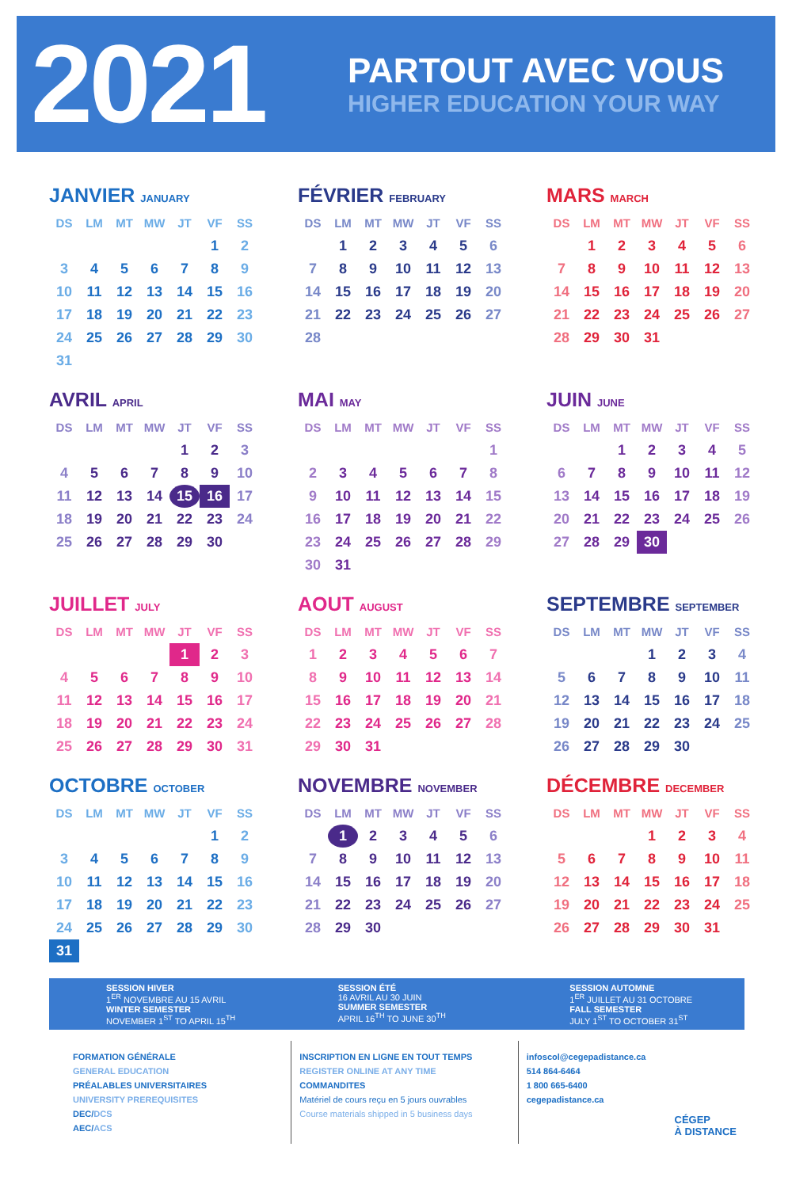2021
PARTOUT AVEC VOUS
HIGHER EDUCATION YOUR WAY
JANVIER JANUARY
| DS | LM | MT | MW | JT | VF | SS |
| --- | --- | --- | --- | --- | --- | --- |
| | | | | | 1 | 2 |
| 3 | 4 | 5 | 6 | 7 | 8 | 9 |
| 10 | 11 | 12 | 13 | 14 | 15 | 16 |
| 17 | 18 | 19 | 20 | 21 | 22 | 23 |
| 24 | 25 | 26 | 27 | 28 | 29 | 30 |
| 31 | | | | | | |
FÉVRIER FEBRUARY
| DS | LM | MT | MW | JT | VF | SS |
| --- | --- | --- | --- | --- | --- | --- |
| | 1 | 2 | 3 | 4 | 5 | 6 |
| 7 | 8 | 9 | 10 | 11 | 12 | 13 |
| 14 | 15 | 16 | 17 | 18 | 19 | 20 |
| 21 | 22 | 23 | 24 | 25 | 26 | 27 |
| 28 | | | | | | |
MARS MARCH
| DS | LM | MT | MW | JT | VF | SS |
| --- | --- | --- | --- | --- | --- | --- |
| | 1 | 2 | 3 | 4 | 5 | 6 |
| 7 | 8 | 9 | 10 | 11 | 12 | 13 |
| 14 | 15 | 16 | 17 | 18 | 19 | 20 |
| 21 | 22 | 23 | 24 | 25 | 26 | 27 |
| 28 | 29 | 30 | 31 | | | |
AVRIL APRIL
| DS | LM | MT | MW | JT | VF | SS |
| --- | --- | --- | --- | --- | --- | --- |
| | | | | 1 | 2 | 3 |
| 4 | 5 | 6 | 7 | 8 | 9 | 10 |
| 11 | 12 | 13 | 14 | 15 | 16 | 17 |
| 18 | 19 | 20 | 21 | 22 | 23 | 24 |
| 25 | 26 | 27 | 28 | 29 | 30 | |
MAI MAY
| DS | LM | MT | MW | JT | VF | SS |
| --- | --- | --- | --- | --- | --- | --- |
| | | | | | | 1 |
| 2 | 3 | 4 | 5 | 6 | 7 | 8 |
| 9 | 10 | 11 | 12 | 13 | 14 | 15 |
| 16 | 17 | 18 | 19 | 20 | 21 | 22 |
| 23 | 24 | 25 | 26 | 27 | 28 | 29 |
| 30 | 31 | | | | | |
JUIN JUNE
| DS | LM | MT | MW | JT | VF | SS |
| --- | --- | --- | --- | --- | --- | --- |
| | | 1 | 2 | 3 | 4 | 5 |
| 6 | 7 | 8 | 9 | 10 | 11 | 12 |
| 13 | 14 | 15 | 16 | 17 | 18 | 19 |
| 20 | 21 | 22 | 23 | 24 | 25 | 26 |
| 27 | 28 | 29 | 30 | | | |
JUILLET JULY
| DS | LM | MT | MW | JT | VF | SS |
| --- | --- | --- | --- | --- | --- | --- |
| | | | | 1 | 2 | 3 |
| 4 | 5 | 6 | 7 | 8 | 9 | 10 |
| 11 | 12 | 13 | 14 | 15 | 16 | 17 |
| 18 | 19 | 20 | 21 | 22 | 23 | 24 |
| 25 | 26 | 27 | 28 | 29 | 30 | 31 |
AOUT AUGUST
| DS | LM | MT | MW | JT | VF | SS |
| --- | --- | --- | --- | --- | --- | --- |
| 1 | 2 | 3 | 4 | 5 | 6 | 7 |
| 8 | 9 | 10 | 11 | 12 | 13 | 14 |
| 15 | 16 | 17 | 18 | 19 | 20 | 21 |
| 22 | 23 | 24 | 25 | 26 | 27 | 28 |
| 29 | 30 | 31 | | | | |
SEPTEMBRE SEPTEMBER
| DS | LM | MT | MW | JT | VF | SS |
| --- | --- | --- | --- | --- | --- | --- |
| | | | 1 | 2 | 3 | 4 |
| 5 | 6 | 7 | 8 | 9 | 10 | 11 |
| 12 | 13 | 14 | 15 | 16 | 17 | 18 |
| 19 | 20 | 21 | 22 | 23 | 24 | 25 |
| 26 | 27 | 28 | 29 | 30 | | |
OCTOBRE OCTOBER
| DS | LM | MT | MW | JT | VF | SS |
| --- | --- | --- | --- | --- | --- | --- |
| | | | | | 1 | 2 |
| 3 | 4 | 5 | 6 | 7 | 8 | 9 |
| 10 | 11 | 12 | 13 | 14 | 15 | 16 |
| 17 | 18 | 19 | 20 | 21 | 22 | 23 |
| 24 | 25 | 26 | 27 | 28 | 29 | 30 |
| 31 | | | | | | |
NOVEMBRE NOVEMBER
| DS | LM | MT | MW | JT | VF | SS |
| --- | --- | --- | --- | --- | --- | --- |
| | 1 | 2 | 3 | 4 | 5 | 6 |
| 7 | 8 | 9 | 10 | 11 | 12 | 13 |
| 14 | 15 | 16 | 17 | 18 | 19 | 20 |
| 21 | 22 | 23 | 24 | 25 | 26 | 27 |
| 28 | 29 | 30 | | | | |
DÉCEMBRE DECEMBER
| DS | LM | MT | MW | JT | VF | SS |
| --- | --- | --- | --- | --- | --- | --- |
| | | | 1 | 2 | 3 | 4 |
| 5 | 6 | 7 | 8 | 9 | 10 | 11 |
| 12 | 13 | 14 | 15 | 16 | 17 | 18 |
| 19 | 20 | 21 | 22 | 23 | 24 | 25 |
| 26 | 27 | 28 | 29 | 30 | 31 | |
SESSION HIVER
1<sup>ER</sup> NOVEMBRE AU 15 AVRIL
WINTER SEMESTER
NOVEMBER 1<sup>ST</sup> TO APRIL 15<sup>TH</sup>
SESSION ÉTÉ
16 AVRIL AU 30 JUIN
SUMMER SEMESTER
APRIL 16<sup>TH</sup> TO JUNE 30<sup>TH</sup>
SESSION AUTOMNE
1<sup>ER</sup> JUILLET AU 31 OCTOBRE
FALL SEMESTER
JULY 1<sup>ST</sup> TO OCTOBER 31<sup>ST</sup>
FORMATION GÉNÉRALE
GENERAL EDUCATION
PRÉALABLES UNIVERSITAIRES
UNIVERSITY PREREQUISITES
DEC/DCS
AEC/ACS
INSCRIPTION EN LIGNE EN TOUT TEMPS
REGISTER ONLINE AT ANY TIME
COMMANDITES
Matériel de cours reçu en 5 jours ouvrables
Course materials shipped in 5 business days
infoscol@cegepadistance.ca
514 864-6464
1 800 665-6400
cegepadistance.ca
CÉGEP
À DISTANCE